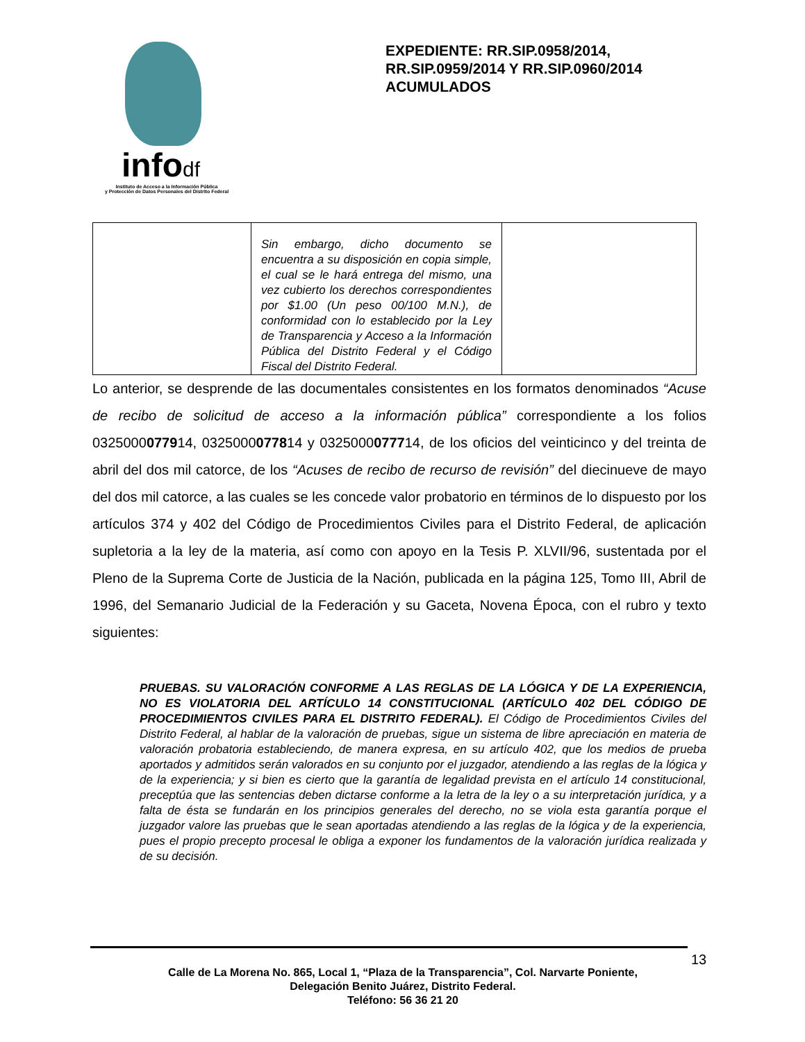infodf
Instituto de Acceso a la Información Pública
y Protección de Datos Personales del Distrito Federal
EXPEDIENTE: RR.SIP.0958/2014, RR.SIP.0959/2014 Y RR.SIP.0960/2014 ACUMULADOS
| | Sin embargo, dicho documento se encuentra a su disposición en copia simple, el cual se le hará entrega del mismo, una vez cubierto los derechos correspondientes por $1.00 (Un peso 00/100 M.N.), de conformidad con lo establecido por la Ley de Transparencia y Acceso a la Información Pública del Distrito Federal y el Código Fiscal del Distrito Federal. | |
Lo anterior, se desprende de las documentales consistentes en los formatos denominados “Acuse de recibo de solicitud de acceso a la información pública” correspondiente a los folios 0325000077914, 0325000077814 y 0325000077714, de los oficios del veinticinco y del treinta de abril del dos mil catorce, de los “Acuses de recibo de recurso de revisión” del diecinueve de mayo del dos mil catorce, a las cuales se les concede valor probatorio en términos de lo dispuesto por los artículos 374 y 402 del Código de Procedimientos Civiles para el Distrito Federal, de aplicación supletoria a la ley de la materia, así como con apoyo en la Tesis P. XLVII/96, sustentada por el Pleno de la Suprema Corte de Justicia de la Nación, publicada en la página 125, Tomo III, Abril de 1996, del Semanario Judicial de la Federación y su Gaceta, Novena Época, con el rubro y texto siguientes:
PRUEBAS. SU VALORACIÓN CONFORME A LAS REGLAS DE LA LÓGICA Y DE LA EXPERIENCIA, NO ES VIOLATORIA DEL ARTÍCULO 14 CONSTITUCIONAL (ARTÍCULO 402 DEL CÓDIGO DE PROCEDIMIENTOS CIVILES PARA EL DISTRITO FEDERAL). El Código de Procedimientos Civiles del Distrito Federal, al hablar de la valoración de pruebas, sigue un sistema de libre apreciación en materia de valoración probatoria estableciendo, de manera expresa, en su artículo 402, que los medios de prueba aportados y admitidos serán valorados en su conjunto por el juzgador, atendiendo a las reglas de la lógica y de la experiencia; y si bien es cierto que la garantía de legalidad prevista en el artículo 14 constitucional, preceptúa que las sentencias deben dictarse conforme a la letra de la ley o a su interpretación jurídica, y a falta de ésta se fundarán en los principios generales del derecho, no se viola esta garantía porque el juzgador valore las pruebas que le sean aportadas atendiendo a las reglas de la lógica y de la experiencia, pues el propio precepto procesal le obliga a exponer los fundamentos de la valoración jurídica realizada y de su decisión.
13
Calle de La Morena No. 865, Local 1, “Plaza de la Transparencia”, Col. Narvarte Poniente,
Delegación Benito Juárez, Distrito Federal.
Teléfono: 56 36 21 20